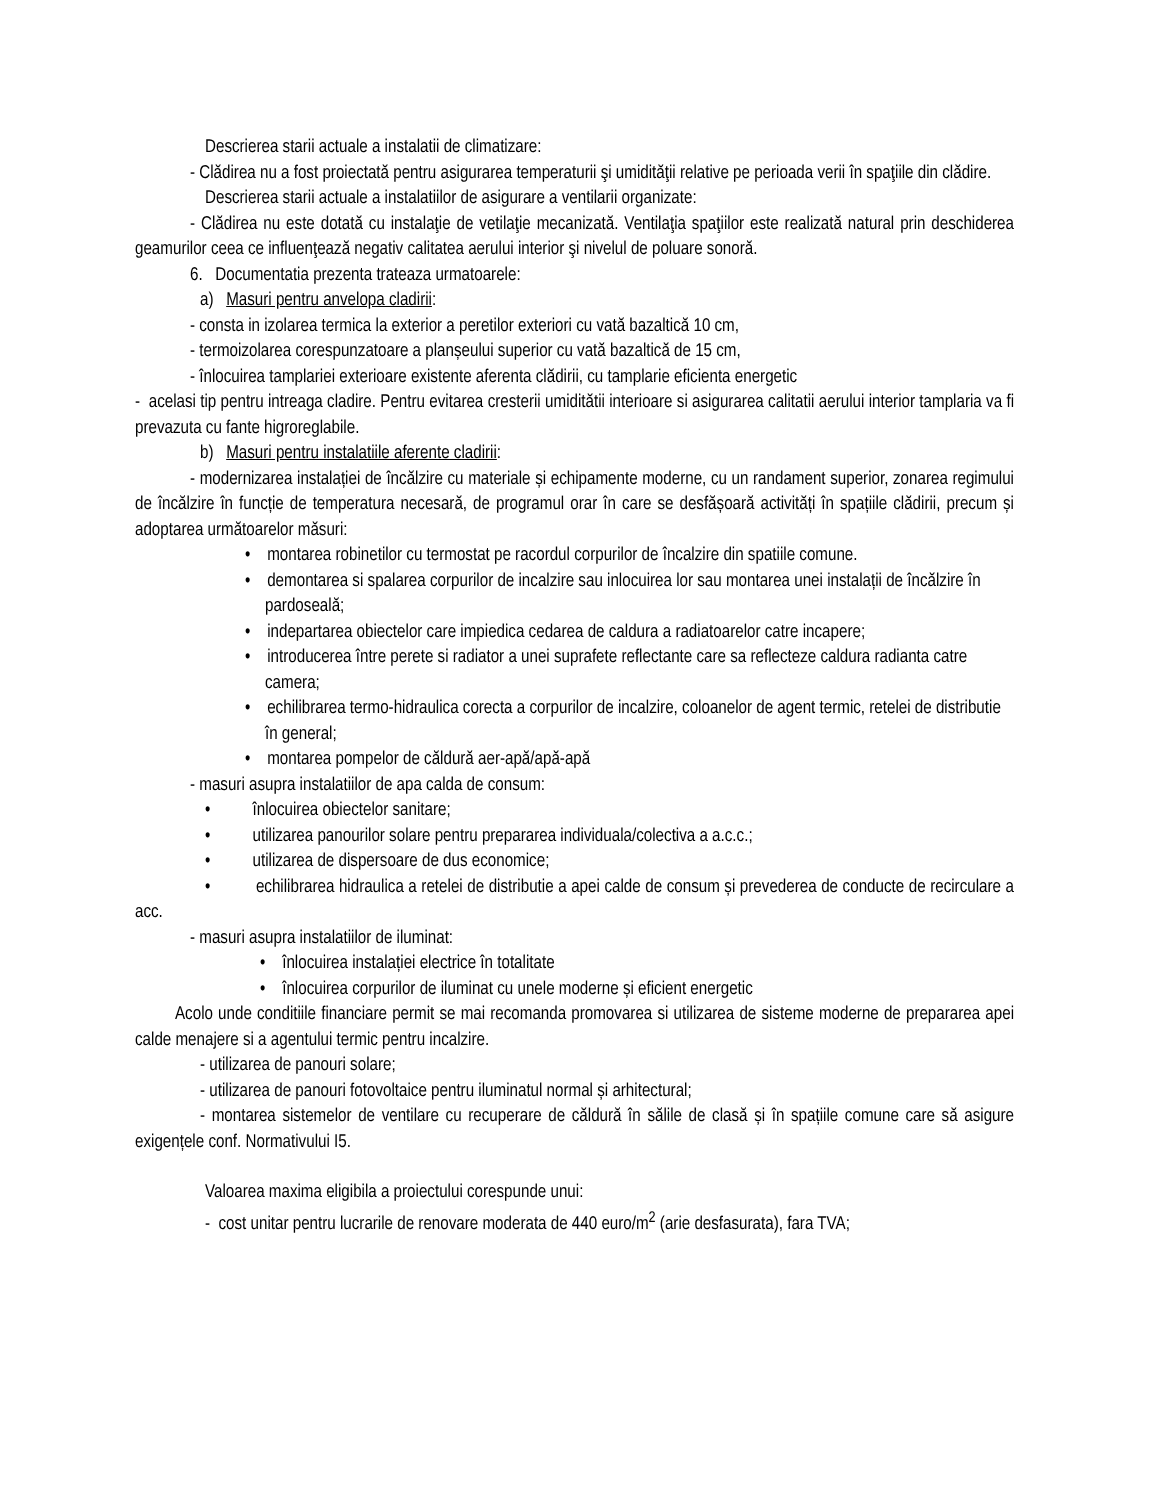Descrierea starii actuale a instalatii de climatizare:
- Clădirea nu a fost proiectată pentru asigurarea temperaturii şi umidităţii relative pe perioada verii în spaţiile din clădire.
Descrierea starii actuale a instalatiilor de asigurare a ventilarii organizate:
- Clădirea nu este dotată cu instalaţie de vetilaţie mecanizată. Ventilaţia spaţiilor este realizată natural prin deschiderea geamurilor ceea ce influenţează negativ calitatea aerului interior şi nivelul de poluare sonoră.
6. Documentatia prezenta trateaza urmatoarele:
a) Masuri pentru anvelopa cladirii:
- consta in izolarea termica la exterior a peretilor exteriori cu vată bazaltică 10 cm,
- termoizolarea corespunzatoare a planșeului superior cu vată bazaltică de 15 cm,
- înlocuirea tamplariei exterioare existente aferenta clădirii, cu tamplarie eficienta energetic
- acelasi tip pentru intreaga cladire. Pentru evitarea cresterii umiditătii interioare si asigurarea calitatii aerului interior tamplaria va fi prevazuta cu fante higroreglabile.
b) Masuri pentru instalatiile aferente cladirii:
- modernizarea instalației de încălzire cu materiale și echipamente moderne, cu un randament superior, zonarea regimului de încălzire în funcție de temperatura necesară, de programul orar în care se desfășoară activități în spațiile clădirii, precum și adoptarea următoarelor măsuri:
• montarea robinetilor cu termostat pe racordul corpurilor de încalzire din spatiile comune.
• demontarea si spalarea corpurilor de incalzire sau inlocuirea lor sau montarea unei instalații de încălzire în pardoseală;
• indepartarea obiectelor care impiedica cedarea de caldura a radiatoarelor catre incapere;
• introducerea între perete si radiator a unei suprafete reflectante care sa reflecteze caldura radianta catre camera;
• echilibrarea termo-hidraulica corecta a corpurilor de incalzire, coloanelor de agent termic, retelei de distributie în general;
• montarea pompelor de căldură aer-apă/apă-apă
- masuri asupra instalatiilor de apa calda de consum:
• înlocuirea obiectelor sanitare;
• utilizarea panourilor solare pentru prepararea individuala/colectiva a a.c.c.;
• utilizarea de dispersoare de dus economice;
• echilibrarea hidraulica a retelei de distributie a apei calde de consum și prevederea de conducte de recirculare a acc.
- masuri asupra instalatiilor de iluminat:
• înlocuirea instalației electrice în totalitate
• înlocuirea corpurilor de iluminat cu unele moderne și eficient energetic
Acolo unde conditiile financiare permit se mai recomanda promovarea si utilizarea de sisteme moderne de prepararea apei calde menajere si a agentului termic pentru incalzire.
- utilizarea de panouri solare;
- utilizarea de panouri fotovoltaice pentru iluminatul normal și arhitectural;
- montarea sistemelor de ventilare cu recuperare de căldură în sălile de clasă și în spațiile comune care să asigure exigențele conf. Normativului I5.
Valoarea maxima eligibila a proiectului corespunde unui:
- cost unitar pentru lucrarile de renovare moderata de 440 euro/m<sup>2</sup> (arie desfasurata), fara TVA;